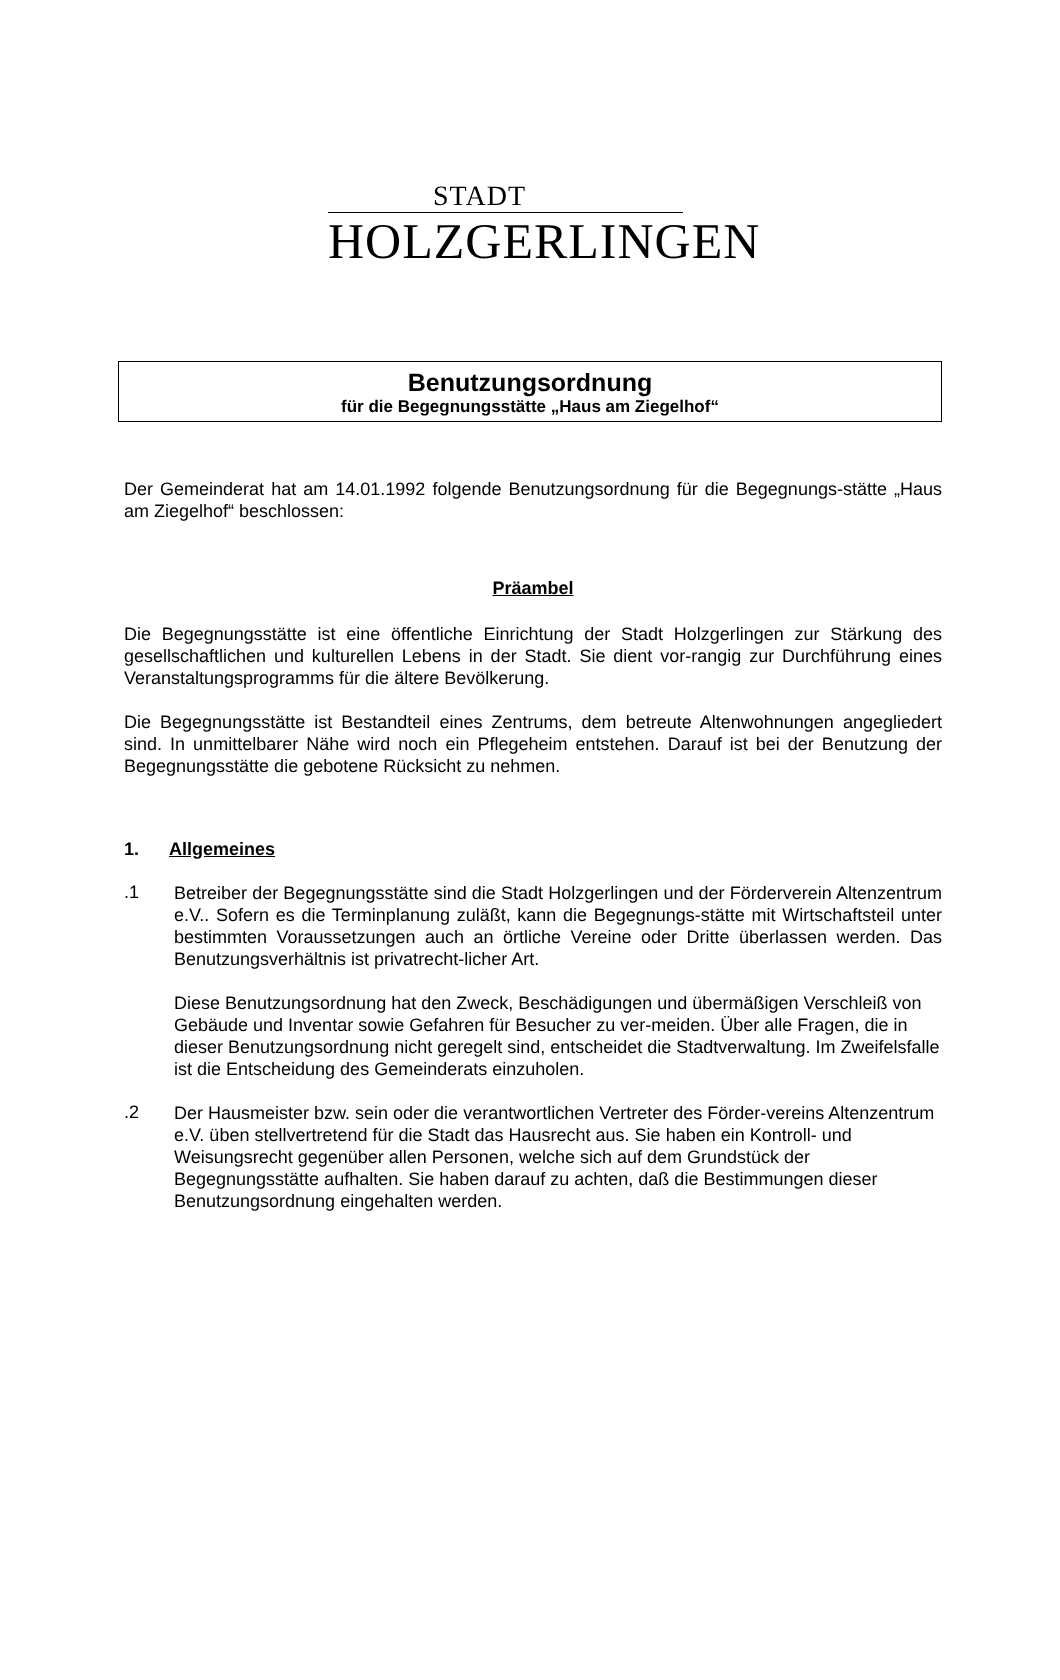STADT
HOLZGERLINGEN
Benutzungsordnung
für die Begegnungsstätte „Haus am Ziegelhof“
Der Gemeinderat hat am 14.01.1992 folgende Benutzungsordnung für die Begegnungs-stätte „Haus am Ziegelhof“ beschlossen:
Präambel
Die Begegnungsstätte ist eine öffentliche Einrichtung der Stadt Holzgerlingen zur Stärkung des gesellschaftlichen und kulturellen Lebens in der Stadt. Sie dient vor-rangig zur Durchführung eines Veranstaltungsprogramms für die ältere Bevölkerung.
Die Begegnungsstätte ist Bestandteil eines Zentrums, dem betreute Altenwohnungen angegliedert sind. In unmittelbarer Nähe wird noch ein Pflegeheim entstehen. Darauf ist bei der Benutzung der Begegnungsstätte die gebotene Rücksicht zu nehmen.
1. Allgemeines
.1
Betreiber der Begegnungsstätte sind die Stadt Holzgerlingen und der Förderverein Altenzentrum e.V.. Sofern es die Terminplanung zuläßt, kann die Begegnungs-stätte mit Wirtschaftsteil unter bestimmten Voraussetzungen auch an örtliche Vereine oder Dritte überlassen werden. Das Benutzungsverhältnis ist privatrecht-licher Art.
Diese Benutzungsordnung hat den Zweck, Beschädigungen und übermäßigen Verschleiß von Gebäude und Inventar sowie Gefahren für Besucher zu ver-meiden. Über alle Fragen, die in dieser Benutzungsordnung nicht geregelt sind, entscheidet die Stadtverwaltung. Im Zweifelsfalle ist die Entscheidung des Gemeinderats einzuholen.
.2
Der Hausmeister bzw. sein oder die verantwortlichen Vertreter des Förder-vereins Altenzentrum e.V. üben stellvertretend für die Stadt das Hausrecht aus. Sie haben ein Kontroll- und Weisungsrecht gegenüber allen Personen, welche sich auf dem Grundstück der Begegnungsstätte aufhalten. Sie haben darauf zu achten, daß die Bestimmungen dieser Benutzungsordnung eingehalten werden.